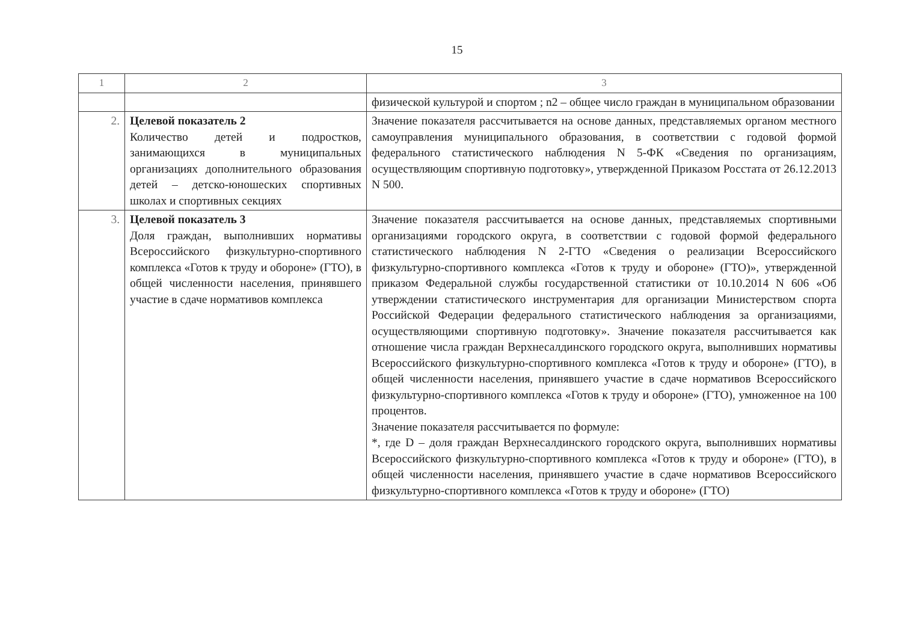15
| 1 | 2 | 3 |
| | | физической культурой и спортом ; n2 – общее число граждан в муниципальном образовании |
| 2. | Целевой показатель 2 Количество детей и подростков, занимающихся в муниципальных организациях дополнительного образования детей – детско-юношеских спортивных школах и спортивных секциях | Значение показателя рассчитывается на основе данных, представляемых органом местного самоуправления муниципального образования, в соответствии с годовой формой федерального статистического наблюдения N 5-ФК «Сведения по организациям, осуществляющим спортивную подготовку», утвержденной Приказом Росстата от 26.12.2013 N 500. |
| 3. | Целевой показатель 3 Доля граждан, выполнивших нормативы Всероссийского физкультурно-спортивного комплекса «Готов к труду и обороне» (ГТО), в общей численности населения, принявшего участие в сдаче нормативов комплекса | Значение показателя рассчитывается на основе данных, представляемых спортивными организациями городского округа, в соответствии с годовой формой федерального статистического наблюдения N 2-ГТО «Сведения о реализации Всероссийского физкультурно-спортивного комплекса «Готов к труду и обороне» (ГТО)», утвержденной приказом Федеральной службы государственной статистики от 10.10.2014 N 606 «Об утверждении статистического инструментария для организации Министерством спорта Российской Федерации федерального статистического наблюдения за организациями, осуществляющими спортивную подготовку». Значение показателя рассчитывается как отношение числа граждан Верхнесалдинского городского округа, выполнивших нормативы Всероссийского физкультурно-спортивного комплекса «Готов к труду и обороне» (ГТО), в общей численности населения, принявшего участие в сдаче нормативов Всероссийского физкультурно-спортивного комплекса «Готов к труду и обороне» (ГТО), умноженное на 100 процентов. Значение показателя рассчитывается по формуле: *, где D – доля граждан Верхнесалдинского городского округа, выполнивших нормативы Всероссийского физкультурно-спортивного комплекса «Готов к труду и обороне» (ГТО), в общей численности населения, принявшего участие в сдаче нормативов Всероссийского физкультурно-спортивного комплекса «Готов к труду и обороне» (ГТО) |